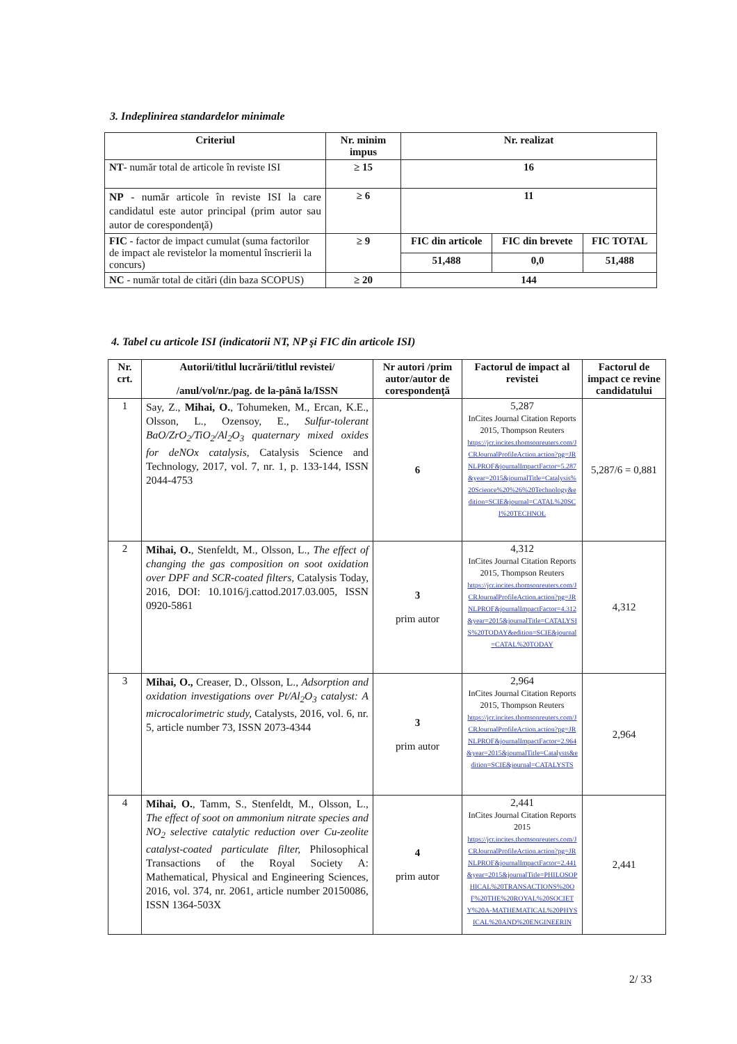3. Indeplinirea standardelor minimale
| Criteriul | Nr. minim impus | Nr. realizat | | |
| --- | --- | --- | --- | --- |
| NT - număr total de articole în reviste ISI | ≥ 15 | 16 | | |
| NP - număr articole în reviste ISI la care candidatul este autor principal (prim autor sau autor de corespondenţă) | ≥ 6 | 11 | | |
| FIC - factor de impact cumulat (suma factorilor de impact ale revistelor la momentul înscrierii la concurs) | ≥ 9 | FIC din articole | FIC din brevete | FIC TOTAL |
| | | 51,488 | 0,0 | 51,488 |
| NC - număr total de citări (din baza SCOPUS) | ≥ 20 | 144 | | |
4. Tabel cu articole ISI (indicatorii NT, NP şi FIC din articole ISI)
| Nr. crt. | Autorii/titlul lucrării/titlul revistei/ /anul/vol/nr./pag. de la-până la/ISSN | Nr autori /prim autor/autor de corespondenţă | Factorul de impact al revistei | Factorul de impact ce revine candidatului |
| --- | --- | --- | --- | --- |
| 1 | Say, Z., Mihai, O. , Tohumeken, M., Ercan, K.E., Olsson, L., Ozensoy, E., Sulfur-tolerant BaO/ZrO<sub>2</sub>/TiO<sub>2</sub>/Al<sub>2</sub>O<sub>3</sub> quaternary mixed oxides for deNOx catalysis, Catalysis Science and Technology, 2017, vol. 7, nr. 1, p. 133-144, ISSN 2044-4753 | 6 | 5,287 InCites Journal Citation Reports 2015, Thompson Reuters https://jcr.incites.thomsonreuters.com/JCRJournalProfileAction.action?pg=JRNLPROF&journalImpactFactor=5.287&year=2015&journalTitle=Catalysis%20Science%20%26%20Technology&edition=SCIE&journal=CATAL%20SCI%20TECHNOL | 5,287/6 = 0,881 |
| 2 | Mihai, O. , Stenfeldt, M., Olsson, L., The effect of changing the gas composition on soot oxidation over DPF and SCR-coated filters, Catalysis Today, 2016, DOI: 10.1016/j.cattod.2017.03.005, ISSN 0920-5861 | 3 prim autor | 4,312 InCites Journal Citation Reports 2015, Thompson Reuters https://jcr.incites.thomsonreuters.com/JCRJournalProfileAction.action?pg=JRNLPROF&journalImpactFactor=4.312&year=2015&journalTitle=CATALYSIS%20TODAY&edition=SCIE&journal=CATAL%20TODAY | 4,312 |
| 3 | Mihai, O., Creaser, D., Olsson, L., Adsorption and oxidation investigations over Pt/Al<sub>2</sub>O<sub>3</sub> catalyst: A microcalorimetric study, Catalysts, 2016, vol. 6, nr. 5, article number 73, ISSN 2073-4344 | 3 prim autor | 2,964 InCites Journal Citation Reports 2015, Thompson Reuters https://jcr.incites.thomsonreuters.com/JCRJournalProfileAction.action?pg=JRNLPROF&journalImpactFactor=2.964&year=2015&journalTitle=Catalysts&edition=SCIE&journal=CATALYSTS | 2,964 |
| 4 | Mihai, O. , Tamm, S., Stenfeldt, M., Olsson, L., The effect of soot on ammonium nitrate species and NO<sub>2</sub> selective catalytic reduction over Cu-zeolite catalyst-coated particulate filter, Philosophical Transactions of the Royal Society A: Mathematical, Physical and Engineering Sciences, 2016, vol. 374, nr. 2061, article number 20150086, ISSN 1364-503X | 4 prim autor | 2,441 InCites Journal Citation Reports 2015 https://jcr.incites.thomsonreuters.com/JCRJournalProfileAction.action?pg=JRNLPROF&journalImpactFactor=2.441&year=2015&journalTitle=PHILOSOPHICAL%20TRANSACTIONS%20OF%20THE%20ROYAL%20SOCIETY%20A-MATHEMATICAL%20PHYSICAL%20AND%20ENGINEERIN | 2,441 |
2/ 33